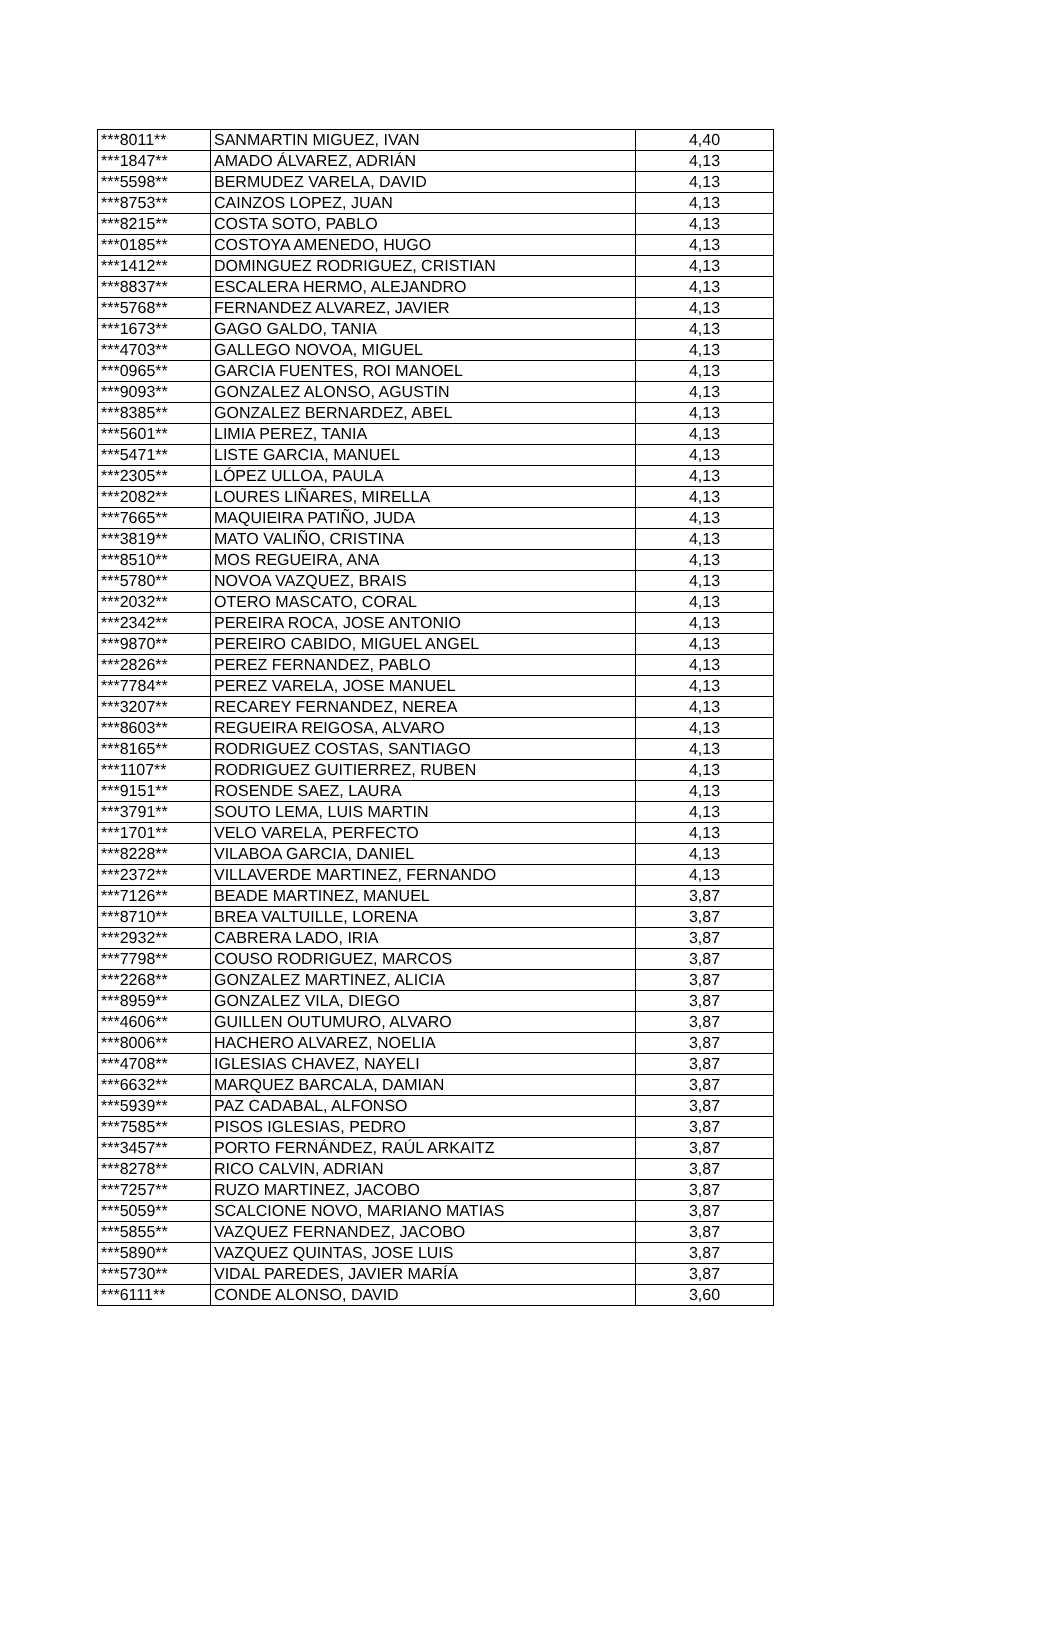| ***8011** | SANMARTIN MIGUEZ, IVAN | 4,40 |
| ***1847** | AMADO ÁLVAREZ, ADRIÁN | 4,13 |
| ***5598** | BERMUDEZ VARELA, DAVID | 4,13 |
| ***8753** | CAINZOS LOPEZ, JUAN | 4,13 |
| ***8215** | COSTA SOTO, PABLO | 4,13 |
| ***0185** | COSTOYA AMENEDO, HUGO | 4,13 |
| ***1412** | DOMINGUEZ RODRIGUEZ, CRISTIAN | 4,13 |
| ***8837** | ESCALERA HERMO, ALEJANDRO | 4,13 |
| ***5768** | FERNANDEZ ALVAREZ, JAVIER | 4,13 |
| ***1673** | GAGO GALDO, TANIA | 4,13 |
| ***4703** | GALLEGO NOVOA, MIGUEL | 4,13 |
| ***0965** | GARCIA FUENTES, ROI MANOEL | 4,13 |
| ***9093** | GONZALEZ ALONSO, AGUSTIN | 4,13 |
| ***8385** | GONZALEZ BERNARDEZ, ABEL | 4,13 |
| ***5601** | LIMIA PEREZ, TANIA | 4,13 |
| ***5471** | LISTE GARCIA, MANUEL | 4,13 |
| ***2305** | LÓPEZ ULLOA, PAULA | 4,13 |
| ***2082** | LOURES LIÑARES, MIRELLA | 4,13 |
| ***7665** | MAQUIEIRA PATIÑO, JUDA | 4,13 |
| ***3819** | MATO VALIÑO, CRISTINA | 4,13 |
| ***8510** | MOS REGUEIRA, ANA | 4,13 |
| ***5780** | NOVOA VAZQUEZ, BRAIS | 4,13 |
| ***2032** | OTERO MASCATO, CORAL | 4,13 |
| ***2342** | PEREIRA ROCA, JOSE ANTONIO | 4,13 |
| ***9870** | PEREIRO CABIDO, MIGUEL ANGEL | 4,13 |
| ***2826** | PEREZ FERNANDEZ, PABLO | 4,13 |
| ***7784** | PEREZ VARELA, JOSE MANUEL | 4,13 |
| ***3207** | RECAREY FERNANDEZ, NEREA | 4,13 |
| ***8603** | REGUEIRA REIGOSA, ALVARO | 4,13 |
| ***8165** | RODRIGUEZ COSTAS, SANTIAGO | 4,13 |
| ***1107** | RODRIGUEZ GUITIERREZ, RUBEN | 4,13 |
| ***9151** | ROSENDE SAEZ, LAURA | 4,13 |
| ***3791** | SOUTO LEMA, LUIS MARTIN | 4,13 |
| ***1701** | VELO VARELA, PERFECTO | 4,13 |
| ***8228** | VILABOA GARCIA, DANIEL | 4,13 |
| ***2372** | VILLAVERDE MARTINEZ, FERNANDO | 4,13 |
| ***7126** | BEADE MARTINEZ, MANUEL | 3,87 |
| ***8710** | BREA VALTUILLE, LORENA | 3,87 |
| ***2932** | CABRERA LADO, IRIA | 3,87 |
| ***7798** | COUSO RODRIGUEZ, MARCOS | 3,87 |
| ***2268** | GONZALEZ MARTINEZ, ALICIA | 3,87 |
| ***8959** | GONZALEZ VILA, DIEGO | 3,87 |
| ***4606** | GUILLEN OUTUMURO, ALVARO | 3,87 |
| ***8006** | HACHERO ALVAREZ, NOELIA | 3,87 |
| ***4708** | IGLESIAS CHAVEZ, NAYELI | 3,87 |
| ***6632** | MARQUEZ BARCALA, DAMIAN | 3,87 |
| ***5939** | PAZ CADABAL, ALFONSO | 3,87 |
| ***7585** | PISOS IGLESIAS, PEDRO | 3,87 |
| ***3457** | PORTO FERNÁNDEZ, RAÚL ARKAITZ | 3,87 |
| ***8278** | RICO CALVIN, ADRIAN | 3,87 |
| ***7257** | RUZO MARTINEZ, JACOBO | 3,87 |
| ***5059** | SCALCIONE NOVO, MARIANO MATIAS | 3,87 |
| ***5855** | VAZQUEZ FERNANDEZ, JACOBO | 3,87 |
| ***5890** | VAZQUEZ QUINTAS, JOSE LUIS | 3,87 |
| ***5730** | VIDAL PAREDES, JAVIER MARÍA | 3,87 |
| ***6111** | CONDE ALONSO, DAVID | 3,60 |